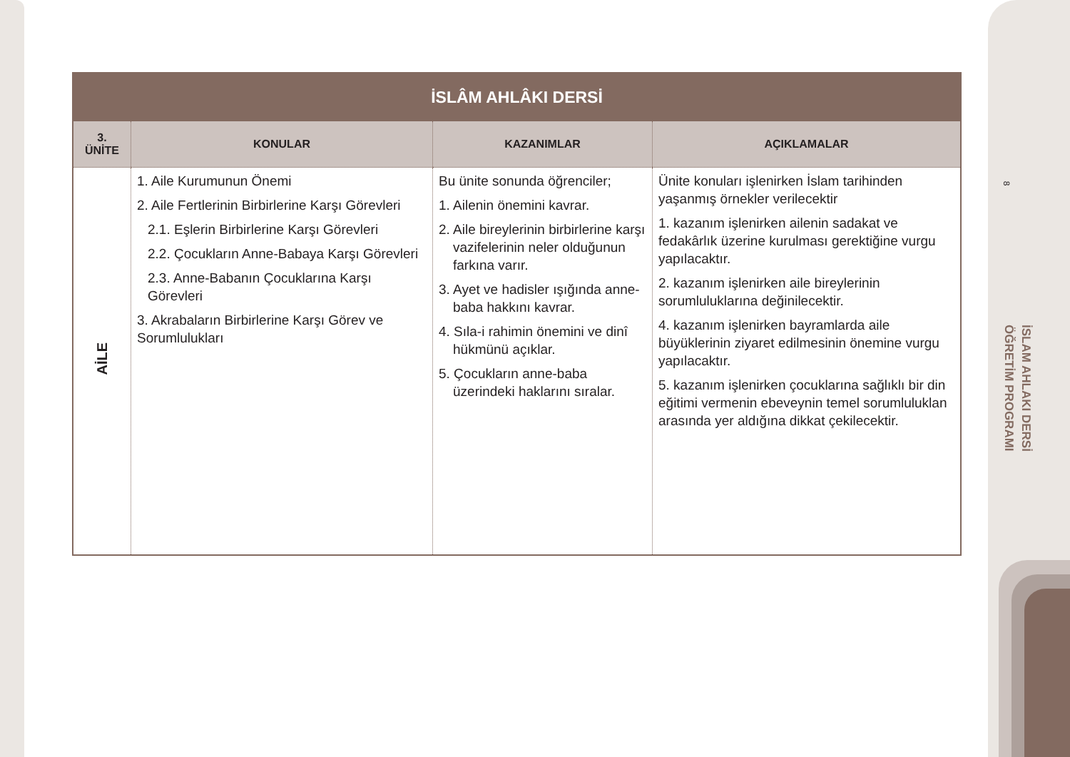8
İSLAM AHLAKI DERSİ
ÖĞRETİM PROGRAMI
| İSLÂM AHLÂKI DERSİ | | | |
| --- | --- | --- | --- |
| 3. ÜNİTE | KONULAR | KAZANIMLAR | AÇIKLAMALAR |
| AİLE | 1. Aile Kurumunun Önemi 2. Aile Fertlerinin Birbirlerine Karşı Görevleri 2.1. Eşlerin Birbirlerine Karşı Görevleri 2.2. Çocukların Anne-Babaya Karşı Görevleri 2.3. Anne-Babanın Çocuklarına Karşı Görevleri 3. Akrabaların Birbirlerine Karşı Görev ve Sorumlulukları | Bu ünite sonunda öğrenciler; 1. Ailenin önemini kavrar. 2. Aile bireylerinin birbirlerine karşı vazifelerinin neler olduğunun farkına varır. 3. Ayet ve hadisler ışığında anne-baba hakkını kavrar. 4. Sıla-i rahimin önemini ve dinî hükmünü açıklar. 5. Çocukların anne-baba üzerindeki haklarını sıralar. | Ünite konuları işlenirken İslam tarihinden yaşanmış örnekler verilecektir 1. kazanım işlenirken ailenin sadakat ve fedakârlık üzerine kurulması gerektiğine vurgu yapılacaktır. 2. kazanım işlenirken aile bireylerinin sorumluluklarına değinilecektir. 4. kazanım işlenirken bayramlarda aile büyüklerinin ziyaret edilmesinin önemine vurgu yapılacaktır. 5. kazanım işlenirken çocuklarına sağlıklı bir din eğitimi vermenin ebeveynin temel sorumluluklan arasında yer aldığına dikkat çekilecektir. |